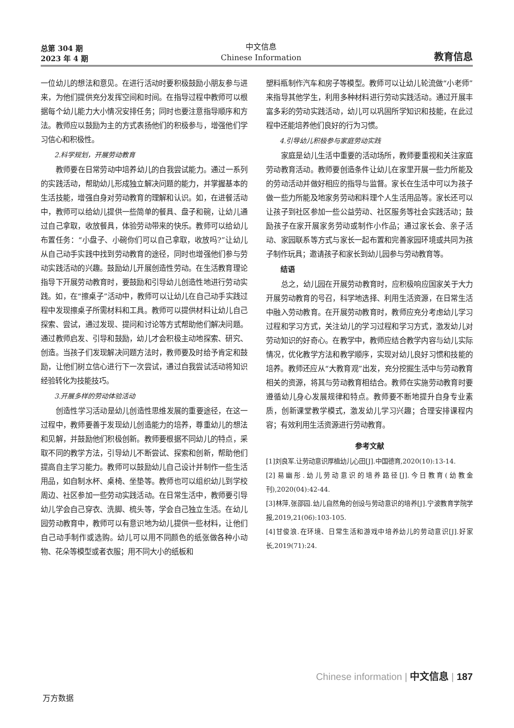总第 304 期
2023 年 4 期
中文信息
Chinese Information
教育信息
一位幼儿的想法和意见。在进行活动时要积极鼓励小朋友参与进来，为他们提供充分发挥空间和时间。在指导过程中教师可以根据每个幼儿能力大小情况安排任务；同时也要注意指导顺序和方法。教师应以鼓励为主的方式表扬他们的积极参与，增强他们学习信心和积极性。
2.科学规划，开展劳动教育
教师要在日常劳动中培养幼儿的自我尝试能力。通过一系列的实践活动，帮助幼儿形成独立解决问题的能力，并掌握基本的生活技能，增强自身对劳动教育的理解和认识。如，在进餐活动中，教师可以给幼儿提供一些简单的餐具、盘子和碗，让幼儿通过自己拿取，收放餐具，体验劳动带来的快乐。教师可以给幼儿布置任务：“小盘子、小碗你们可以自己拿取，收放吗?”让幼儿从自己动手实践中找到劳动教育的途径，同时也增强他们参与劳动实践活动的兴趣。鼓励幼儿开展创造性劳动。在生活教育理论指导下开展劳动教育时，要鼓励和引导幼儿创造性地进行劳动实践。如，在“擦桌子”活动中，教师可以让幼儿在自己动手实践过程中发现擦桌子所需材料和工具。教师可以提供材料让幼儿自己探索、尝试，通过发现、提问和讨论等方式帮助他们解决问题。通过教师启发、引导和鼓励，幼儿才会积极主动地探索、研究、创造。当孩子们发现解决问题方法时，教师要及时给予肯定和鼓励，让他们树立信心进行下一次尝试，通过自我尝试活动将知识经验转化为技能技巧。
3.开展多样的劳动体验活动
创造性学习活动是幼儿创造性思维发展的重要途径，在这一过程中，教师要善于发现幼儿创造能力的培养，尊重幼儿的想法和见解，并鼓励他们积极创新。教师要根据不同幼儿的特点，采取不同的教学方法，引导幼儿不断尝试、探索和创新，帮助他们提高自主学习能力。教师可以鼓励幼儿自己设计并制作一些生活用品，如自制水杯、桌椅、坐垫等。教师也可以组织幼儿到学校周边、社区参加一些劳动实践活动。在日常生活中，教师要引导幼儿学会自己穿衣、洗脚、梳头等，学会自己独立生活。在幼儿园劳动教育中，教师可以有意识地为幼儿提供一些材料，让他们自己动手制作或选购。幼儿可以用不同颜色的纸张做各种小动物、花朵等模型或者衣服；用不同大小的纸板和
塑料瓶制作汽车和房子等模型。教师可以让幼儿轮流做“小老师”来指导其他学生，利用多种材料进行劳动实践活动。通过开展丰富多彩的劳动实践活动，幼儿可以巩固所学知识和技能，在此过程中还能培养他们良好的行为习惯。
4.引导幼儿积极参与家庭劳动实践
家庭是幼儿生活中重要的活动场所，教师要重视和关注家庭劳动教育活动。教师要创造条件让幼儿在家里开展一些力所能及的劳动活动并做好相应的指导与监督。家长在生活中可以为孩子做一些力所能及地家务劳动和料理个人生活用品等。家长还可以让孩子到社区参加一些公益劳动、社区服务等社会实践活动；鼓励孩子在家开展家务劳动或制作小作品；通过家长会、亲子活动、家园联系等方式与家长一起布置和完善家园环境或共同为孩子制作玩具；邀请孩子和家长到幼儿园参与劳动教育等。
结语
总之，幼儿园在开展劳动教育时，应积极响应国家关于大力开展劳动教育的号召，科学地选择、利用生活资源，在日常生活中融入劳动教育。在开展劳动教育时，教师应充分考虑幼儿学习过程和学习方式，关注幼儿的学习过程和学习方式，激发幼儿对劳动知识的好奇心。在教学中，教师应结合教学内容与幼儿实际情况，优化教学方法和教学顺序，实现对幼儿良好习惯和技能的培养。教师还应从“大教育观”出发，充分挖掘生活中与劳动教育相关的资源，将其与劳动教育相结合。教师在实施劳动教育时要遵循幼儿身心发展规律和特点。教师要不断地提升自身专业素质，创新课堂教学模式，激发幼儿学习兴趣；合理安排课程内容；有效利用生活资源进行劳动教育。
参考文献
[1]刘良军.让劳动意识厚植幼儿心田[J].中国德育,2020(10):13-14.
[2]易幽彤.幼儿劳动意识的培养路径[J].今日教育(幼教金刊),2020(04):42-44.
[3]林萍,张邵园.幼儿自然角的创设与劳动意识的培养[J].宁波教育学院学报,2019,21(06):103-105.
[4]甘俊浪.在环境、日常生活和游戏中培养幼儿的劳动意识[J].好家长,2019(71):24.
Chinese information | 中文信息 | 187
万方数据